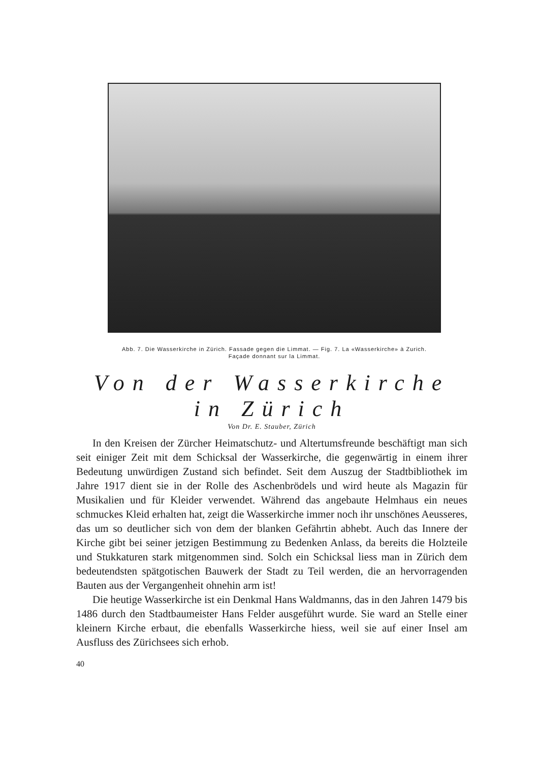Abb. 7. Die Wasserkirche in Zürich. Fassade gegen die Limmat. — Fig. 7. La «Wasserkirche» à Zurich.
Façade donnant sur la Limmat.
Von der Wasserkirche in Zürich
Von Dr. E. Stauber, Zürich
In den Kreisen der Zürcher Heimatschutz- und Altertumsfreunde beschäftigt man sich seit einiger Zeit mit dem Schicksal der Wasserkirche, die gegenwärtig in einem ihrer Bedeutung unwürdigen Zustand sich befindet. Seit dem Auszug der Stadtbibliothek im Jahre 1917 dient sie in der Rolle des Aschenbrödels und wird heute als Magazin für Musikalien und für Kleider verwendet. Während das angebaute Helmhaus ein neues schmuckes Kleid erhalten hat, zeigt die Wasserkirche immer noch ihr unschönes Aeusseres, das um so deutlicher sich von dem der blanken Gefährtin abhebt. Auch das Innere der Kirche gibt bei seiner jetzigen Bestimmung zu Bedenken Anlass, da bereits die Holzteile und Stukkaturen stark mitgenommen sind. Solch ein Schicksal liess man in Zürich dem bedeutendsten spätgotischen Bauwerk der Stadt zu Teil werden, die an hervorragenden Bauten aus der Vergangenheit ohnehin arm ist!
Die heutige Wasserkirche ist ein Denkmal Hans Waldmanns, das in den Jahren 1479 bis 1486 durch den Stadtbaumeister Hans Felder ausgeführt wurde. Sie ward an Stelle einer kleinern Kirche erbaut, die ebenfalls Wasserkirche hiess, weil sie auf einer Insel am Ausfluss des Zürichsees sich erhob.
40